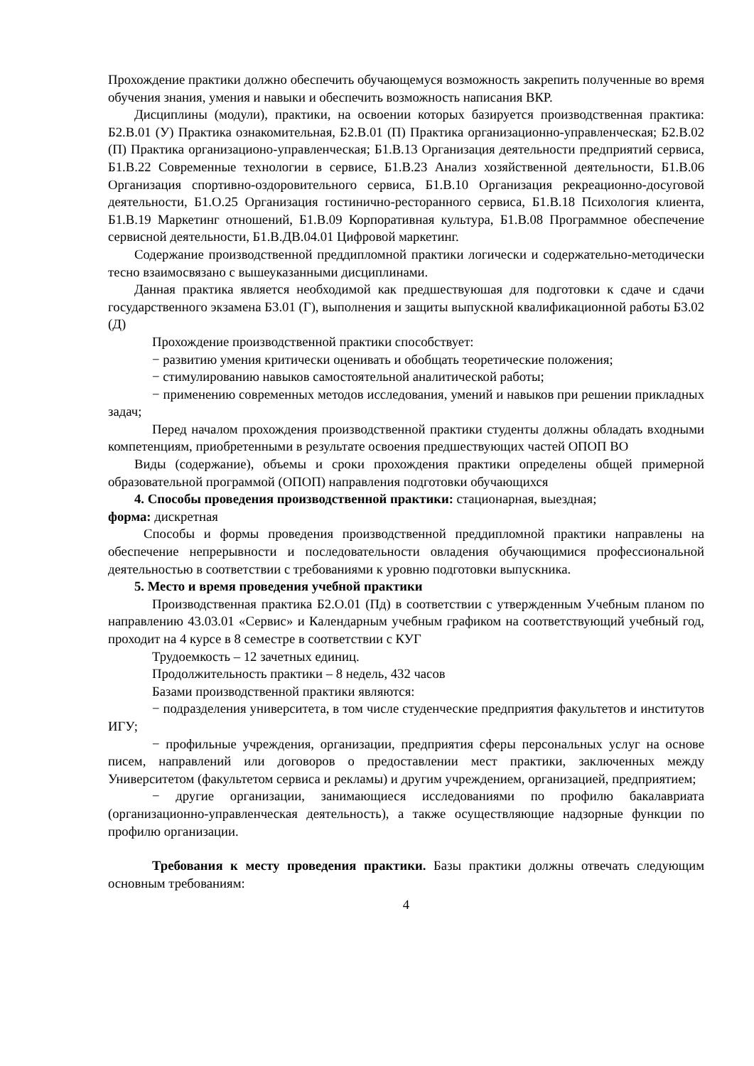Прохождение практики должно обеспечить обучающемуся возможность закрепить полученные во время обучения знания, умения и навыки и обеспечить возможность написания ВКР.
Дисциплины (модули), практики, на освоении которых базируется производственная практика: Б2.В.01 (У) Практика ознакомительная, Б2.В.01 (П) Практика организационно-управленческая; Б2.В.02 (П) Практика организационо-управленческая; Б1.В.13 Организация деятельности предприятий сервиса, Б1.В.22 Современные технологии в сервисе, Б1.В.23 Анализ хозяйственной деятельности, Б1.В.06 Организация спортивно-оздоровительного сервиса, Б1.В.10 Организация рекреационно-досуговой деятельности, Б1.О.25 Организация гостинично-ресторанного сервиса, Б1.В.18 Психология клиента, Б1.В.19 Маркетинг отношений, Б1.В.09 Корпоративная культура, Б1.В.08 Программное обеспечение сервисной деятельности, Б1.В.ДВ.04.01 Цифровой маркетинг.
Содержание производственной преддипломной практики логически и содержательно-методически тесно взаимосвязано с вышеуказанными дисциплинами.
Данная практика является необходимой как предшествуюшая для подготовки к сдаче и сдачи государственного экзамена Б3.01 (Г), выполнения и защиты выпускной квалификационной работы Б3.02 (Д)
Прохождение производственной практики способствует:
− развитию умения критически оценивать и обобщать теоретические положения;
− стимулированию навыков самостоятельной аналитической работы;
− применению современных методов исследования, умений и навыков при решении прикладных задач;
Перед началом прохождения производственной практики студенты должны обладать входными компетенциям, приобретенными в результате освоения предшествующих частей ОПОП ВО
Виды (содержание), объемы и сроки прохождения практики определены общей примерной образовательной программой (ОПОП) направления подготовки обучающихся
4. Способы проведения производственной практики: стационарная, выездная;
форма: дискретная
Способы и формы проведения производственной преддипломной практики направлены на обеспечение непрерывности и последовательности овладения обучающимися профессиональной деятельностью в соответствии с требованиями к уровню подготовки выпускника.
5. Место и время проведения учебной практики
Производственная практика Б2.О.01 (Пд) в соответствии с утвержденным Учебным планом по направлению 43.03.01 «Сервис» и Календарным учебным графиком на соответствующий учебный год, проходит на 4 курсе в 8 семестре в соответствии с КУГ
Трудоемкость – 12 зачетных единиц.
Продолжительность практики – 8 недель, 432 часов
Базами производственной практики являются:
− подразделения университета, в том числе студенческие предприятия факультетов и институтов ИГУ;
− профильные учреждения, организации, предприятия сферы персональных услуг на основе писем, направлений или договоров о предоставлении мест практики, заключенных между Университетом (факультетом сервиса и рекламы) и другим учреждением, организацией, предприятием;
− другие организации, занимающиеся исследованиями по профилю бакалавриата (организационно-управленческая деятельность), а также осуществляющие надзорные функции по профилю организации.
Требования к месту проведения практики. Базы практики должны отвечать следующим основным требованиям:
4